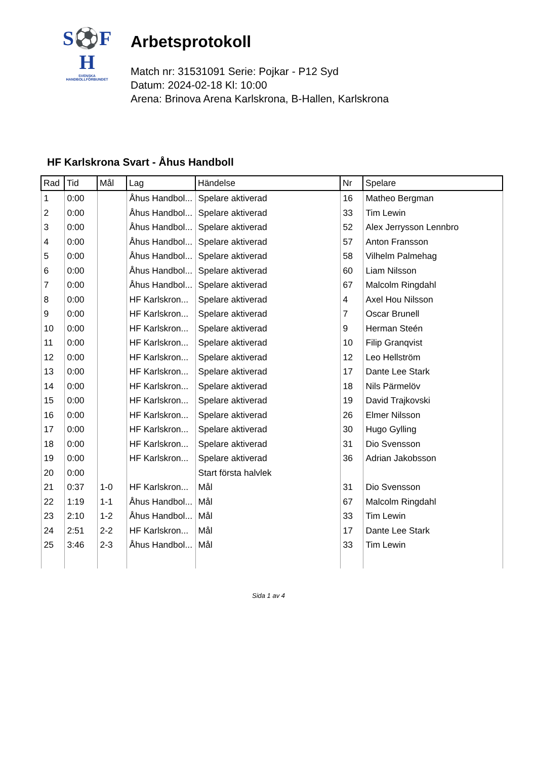S⚽F
H
SVENSKA
HANDBOLLFÖRBUNDET
Arbetsprotokoll
Match nr: 31531091 Serie: Pojkar - P12 Syd
Datum: 2024-02-18 Kl: 10:00
Arena: Brinova Arena Karlskrona, B-Hallen, Karlskrona
HF Karlskrona Svart - Åhus Handboll
| Rad | Tid | Mål | Lag | Händelse | Nr | Spelare |
| --- | --- | --- | --- | --- | --- | --- |
| 1 | 0:00 | | Åhus Handbol... | Spelare aktiverad | 16 | Matheo Bergman |
| 2 | 0:00 | | Åhus Handbol... | Spelare aktiverad | 33 | Tim Lewin |
| 3 | 0:00 | | Åhus Handbol... | Spelare aktiverad | 52 | Alex Jerrysson Lennbro |
| 4 | 0:00 | | Åhus Handbol... | Spelare aktiverad | 57 | Anton Fransson |
| 5 | 0:00 | | Åhus Handbol... | Spelare aktiverad | 58 | Vilhelm Palmehag |
| 6 | 0:00 | | Åhus Handbol... | Spelare aktiverad | 60 | Liam Nilsson |
| 7 | 0:00 | | Åhus Handbol... | Spelare aktiverad | 67 | Malcolm Ringdahl |
| 8 | 0:00 | | HF Karlskron... | Spelare aktiverad | 4 | Axel Hou Nilsson |
| 9 | 0:00 | | HF Karlskron... | Spelare aktiverad | 7 | Oscar Brunell |
| 10 | 0:00 | | HF Karlskron... | Spelare aktiverad | 9 | Herman Steén |
| 11 | 0:00 | | HF Karlskron... | Spelare aktiverad | 10 | Filip Granqvist |
| 12 | 0:00 | | HF Karlskron... | Spelare aktiverad | 12 | Leo Hellström |
| 13 | 0:00 | | HF Karlskron... | Spelare aktiverad | 17 | Dante Lee Stark |
| 14 | 0:00 | | HF Karlskron... | Spelare aktiverad | 18 | Nils Pärmelöv |
| 15 | 0:00 | | HF Karlskron... | Spelare aktiverad | 19 | David Trajkovski |
| 16 | 0:00 | | HF Karlskron... | Spelare aktiverad | 26 | Elmer Nilsson |
| 17 | 0:00 | | HF Karlskron... | Spelare aktiverad | 30 | Hugo Gylling |
| 18 | 0:00 | | HF Karlskron... | Spelare aktiverad | 31 | Dio Svensson |
| 19 | 0:00 | | HF Karlskron... | Spelare aktiverad | 36 | Adrian Jakobsson |
| 20 | 0:00 | | | Start första halvlek | | |
| 21 | 0:37 | 1-0 | HF Karlskron... | Mål | 31 | Dio Svensson |
| 22 | 1:19 | 1-1 | Åhus Handbol... | Mål | 67 | Malcolm Ringdahl |
| 23 | 2:10 | 1-2 | Åhus Handbol... | Mål | 33 | Tim Lewin |
| 24 | 2:51 | 2-2 | HF Karlskron... | Mål | 17 | Dante Lee Stark |
| 25 | 3:46 | 2-3 | Åhus Handbol... | Mål | 33 | Tim Lewin |
Sida 1 av 4